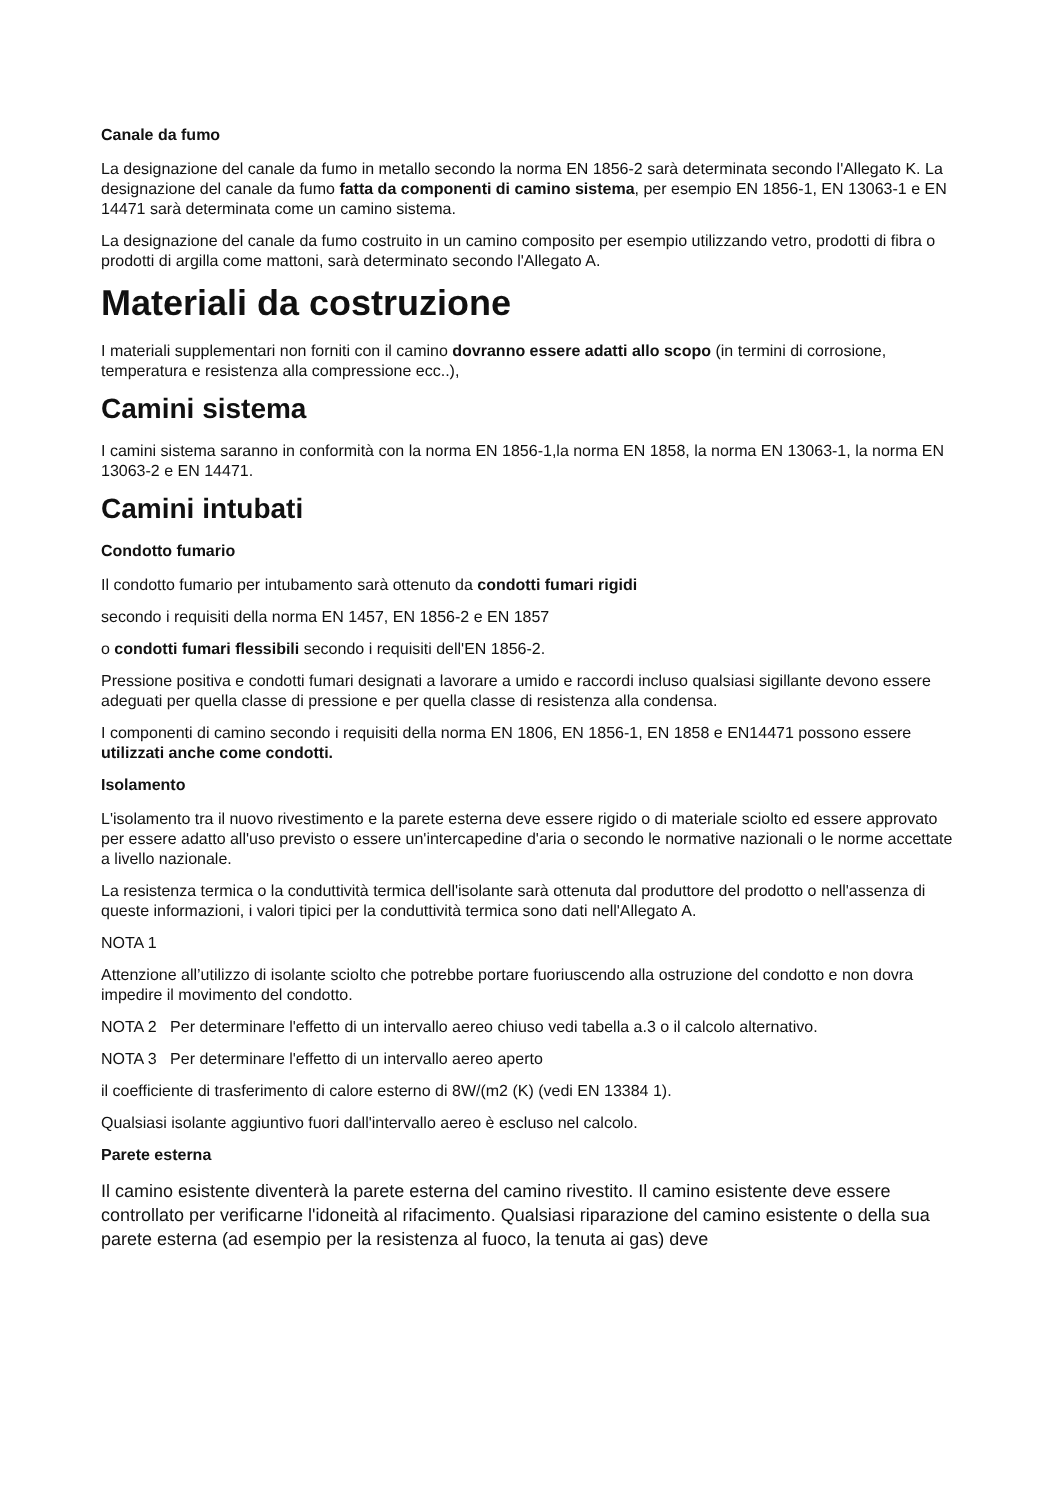Canale da fumo
La designazione del canale da fumo in metallo secondo la norma EN 1856-2 sarà determinata secondo l'Allegato K. La designazione del canale da fumo fatta da componenti di camino sistema, per esempio EN 1856-1, EN 13063-1 e EN 14471 sarà determinata come un camino sistema.
La designazione del canale da fumo costruito in un camino composito per esempio utilizzando vetro, prodotti di fibra o prodotti di argilla come mattoni, sarà determinato secondo l'Allegato A.
Materiali da costruzione
I materiali supplementari non forniti con il camino dovranno essere adatti allo scopo (in termini di corrosione, temperatura e resistenza alla compressione ecc..),
Camini sistema
I camini sistema saranno in conformità con la norma EN 1856-1,la norma EN 1858, la norma EN 13063-1, la norma EN 13063-2 e EN 14471.
Camini intubati
Condotto fumario
Il condotto fumario per intubamento sarà ottenuto da condotti fumari rigidi
secondo i requisiti della norma EN 1457, EN 1856-2 e EN 1857
o condotti fumari flessibili secondo i requisiti dell'EN 1856-2.
Pressione positiva e condotti fumari designati a lavorare a umido e raccordi incluso qualsiasi sigillante devono essere adeguati per quella classe di pressione e per quella classe di resistenza alla condensa.
I componenti di camino secondo i requisiti della norma EN 1806, EN 1856-1, EN 1858 e EN14471 possono essere utilizzati anche come condotti.
Isolamento
L'isolamento tra il nuovo rivestimento e la parete esterna deve essere rigido o di materiale sciolto ed essere approvato per essere adatto all'uso previsto o essere un'intercapedine d'aria o secondo le normative nazionali o le norme accettate a livello nazionale.
La resistenza termica o la conduttività termica dell'isolante sarà ottenuta dal produttore del prodotto o nell'assenza di queste informazioni, i valori tipici per la conduttività termica sono dati nell'Allegato A.
NOTA 1
Attenzione all’utilizzo di isolante sciolto che potrebbe portare fuoriuscendo alla ostruzione del condotto e non dovra impedire il movimento del condotto.
NOTA 2 Per determinare l'effetto di un intervallo aereo chiuso vedi tabella a.3 o il calcolo alternativo.
NOTA 3 Per determinare l'effetto di un intervallo aereo aperto
il coefficiente di trasferimento di calore esterno di 8W/(m2 (K) (vedi EN 13384 1).
Qualsiasi isolante aggiuntivo fuori dall'intervallo aereo è escluso nel calcolo.
Parete esterna
Il camino esistente diventerà la parete esterna del camino rivestito. Il camino esistente deve essere controllato per verificarne l'idoneità al rifacimento. Qualsiasi riparazione del camino esistente o della sua parete esterna (ad esempio per la resistenza al fuoco, la tenuta ai gas) deve